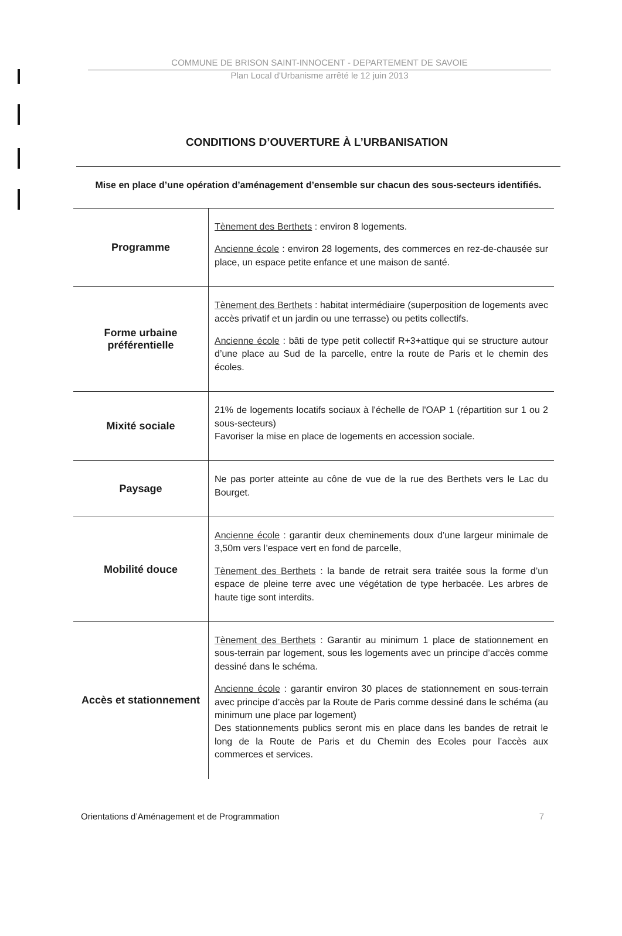COMMUNE DE BRISON SAINT-INNOCENT - DEPARTEMENT DE SAVOIE
Plan Local d'Urbanisme arrêté le 12 juin 2013
CONDITIONS D’OUVERTURE À L’URBANISATION
Mise en place d’une opération d’aménagement d’ensemble sur chacun des sous-secteurs identifiés.
| Programme | Tènement des Berthets : environ 8 logements. Ancienne école : environ 28 logements, des commerces en rez-de-chausée sur place, un espace petite enfance et une maison de santé. |
| Forme urbaine préférentielle | Tènement des Berthets : habitat intermédiaire (superposition de logements avec accès privatif et un jardin ou une terrasse) ou petits collectifs. Ancienne école : bâti de type petit collectif R+3+attique qui se structure autour d’une place au Sud de la parcelle, entre la route de Paris et le chemin des écoles. |
| Mixité sociale | 21% de logements locatifs sociaux à l'échelle de l'OAP 1 (répartition sur 1 ou 2 sous-secteurs) Favoriser la mise en place de logements en accession sociale. |
| Paysage | Ne pas porter atteinte au cône de vue de la rue des Berthets vers le Lac du Bourget. |
| Mobilité douce | Ancienne école : garantir deux cheminements doux d’une largeur minimale de 3,50m vers l’espace vert en fond de parcelle, Tènement des Berthets : la bande de retrait sera traitée sous la forme d’un espace de pleine terre avec une végétation de type herbacée. Les arbres de haute tige sont interdits. |
| Accès et stationnement | Tènement des Berthets : Garantir au minimum 1 place de stationnement en sous-terrain par logement, sous les logements avec un principe d’accès comme dessiné dans le schéma. Ancienne école : garantir environ 30 places de stationnement en sous-terrain avec principe d’accès par la Route de Paris comme dessiné dans le schéma (au minimum une place par logement) Des stationnements publics seront mis en place dans les bandes de retrait le long de la Route de Paris et du Chemin des Ecoles pour l’accès aux commerces et services. |
Orientations d’Aménagement et de Programmation 7